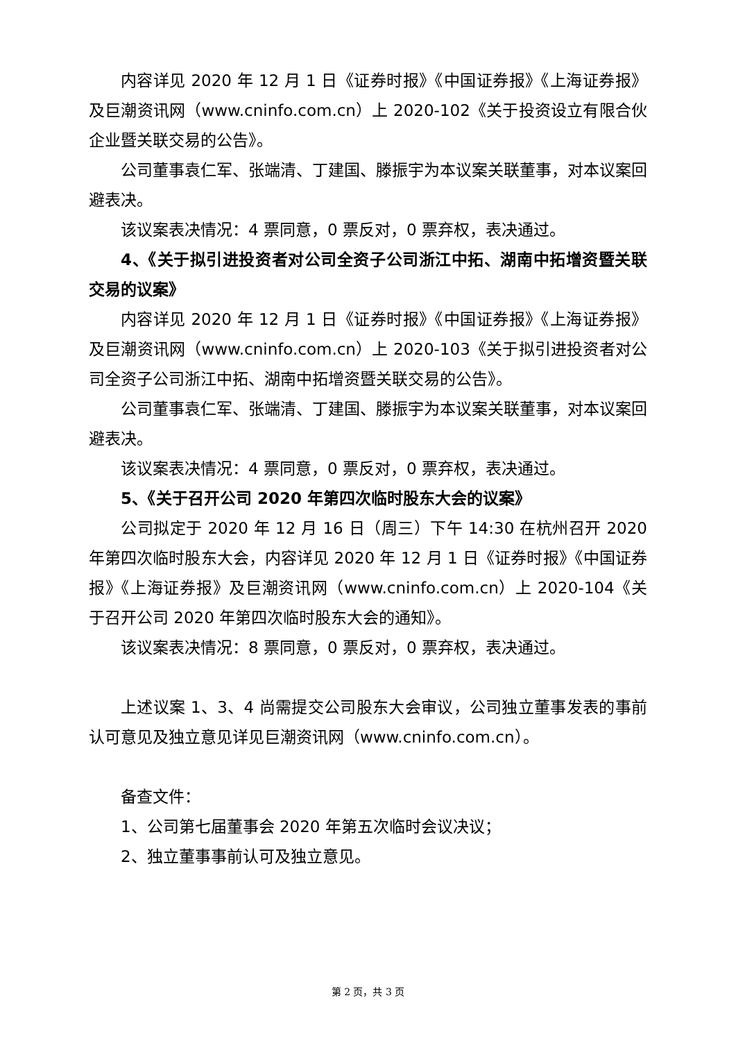内容详见 2020 年 12 月 1 日《证券时报》《中国证券报》《上海证券报》及巨潮资讯网（www.cninfo.com.cn）上 2020-102《关于投资设立有限合伙企业暨关联交易的公告》。
公司董事袁仁军、张端清、丁建国、滕振宇为本议案关联董事，对本议案回避表决。
该议案表决情况：4 票同意，0 票反对，0 票弃权，表决通过。
4、《关于拟引进投资者对公司全资子公司浙江中拓、湖南中拓增资暨关联交易的议案》
内容详见 2020 年 12 月 1 日《证券时报》《中国证券报》《上海证券报》及巨潮资讯网（www.cninfo.com.cn）上 2020-103《关于拟引进投资者对公司全资子公司浙江中拓、湖南中拓增资暨关联交易的公告》。
公司董事袁仁军、张端清、丁建国、滕振宇为本议案关联董事，对本议案回避表决。
该议案表决情况：4 票同意，0 票反对，0 票弃权，表决通过。
5、《关于召开公司 2020 年第四次临时股东大会的议案》
公司拟定于 2020 年 12 月 16 日（周三）下午 14:30 在杭州召开 2020 年第四次临时股东大会，内容详见 2020 年 12 月 1 日《证券时报》《中国证券报》《上海证券报》及巨潮资讯网（www.cninfo.com.cn）上 2020-104《关于召开公司 2020 年第四次临时股东大会的通知》。
该议案表决情况：8 票同意，0 票反对，0 票弃权，表决通过。
上述议案 1、3、4 尚需提交公司股东大会审议，公司独立董事发表的事前认可意见及独立意见详见巨潮资讯网（www.cninfo.com.cn）。
备查文件：
1、公司第七届董事会 2020 年第五次临时会议决议；
2、独立董事事前认可及独立意见。
第 2 页，共 3 页